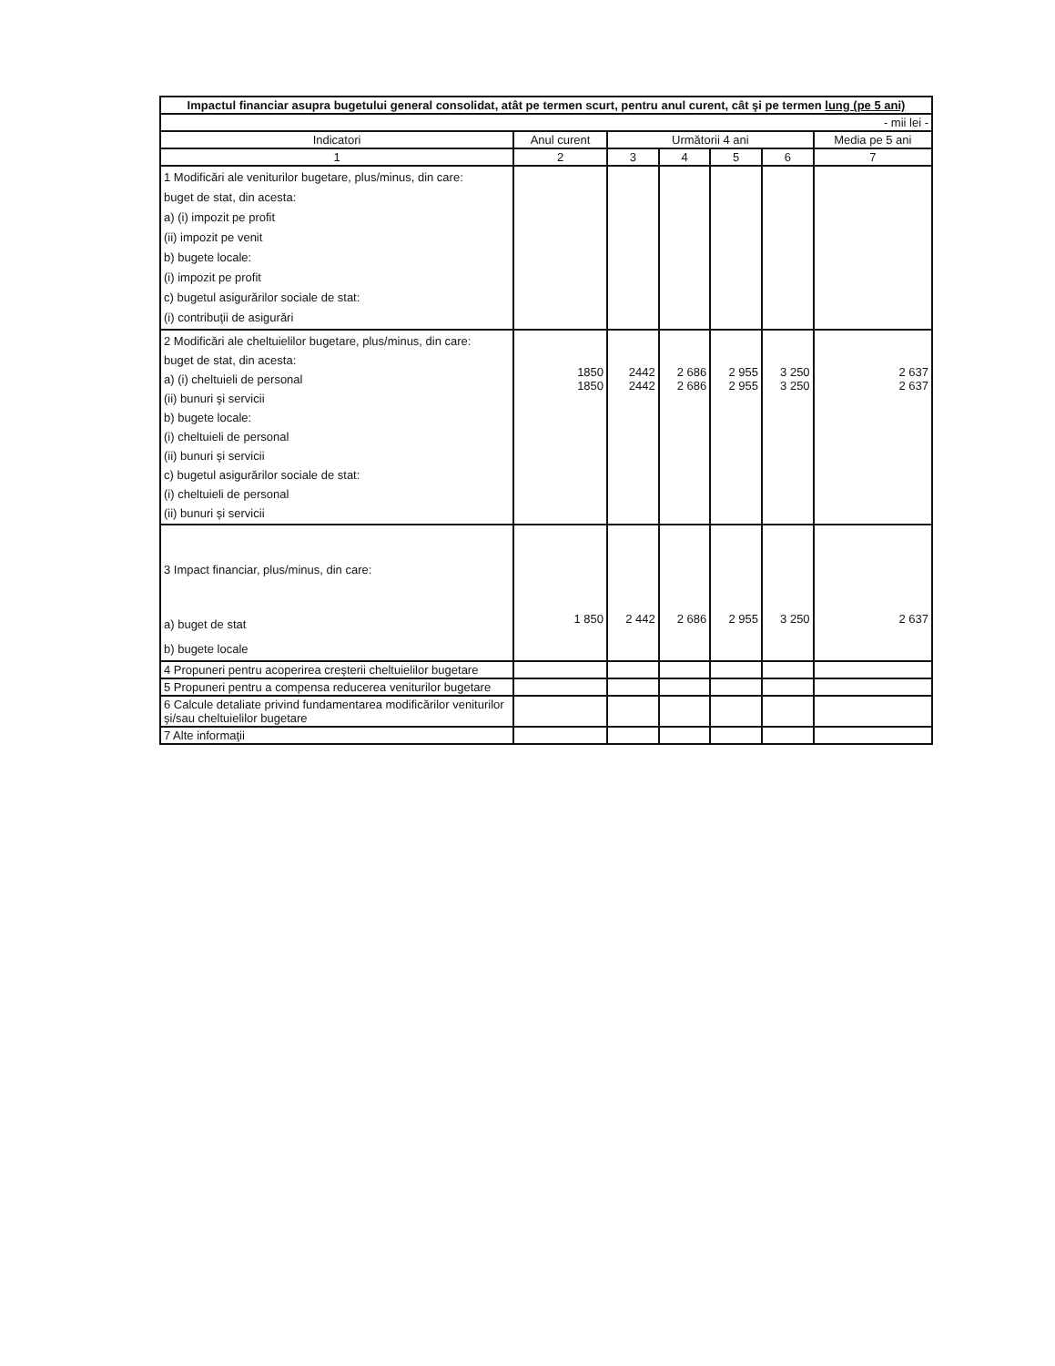| Impactul financiar asupra bugetului general consolidat, atât pe termen scurt, pentru anul curent, cât şi pe termen lung (pe 5 ani) | | | | | | |
| --- | --- | --- | --- | --- | --- | --- |
| - mii lei - | | | | | | |
| Indicatori | Anul curent | Următorii 4 ani | | | | Media pe 5 ani |
| 1 | 2 | 3 | 4 | 5 | 6 | 7 |
| 1 Modificări ale veniturilor bugetare, plus/minus, din care: buget de stat, din acesta: a) (i) impozit pe profit (ii) impozit pe venit b) bugete locale: (i) impozit pe profit c) bugetul asigurărilor sociale de stat: (i) contribuţii de asigurări | | | | | | |
| 2 Modificări ale cheltuielilor bugetare, plus/minus, din care: buget de stat, din acesta: a) (i) cheltuieli de personal (ii) bunuri şi servicii b) bugete locale: (i) cheltuieli de personal (ii) bunuri şi servicii c) bugetul asigurărilor sociale de stat: (i) cheltuieli de personal (ii) bunuri şi servicii | 1850 1850 | 2442 2442 | 2 686 2 686 | 2 955 2 955 | 3 250 3 250 | 2 637 2 637 |
| 3 Impact financiar, plus/minus, din care: a) buget de stat b) bugete locale | 1 850 | 2 442 | 2 686 | 2 955 | 3 250 | 2 637 |
| 4 Propuneri pentru acoperirea creşterii cheltuielilor bugetare | | | | | | |
| 5 Propuneri pentru a compensa reducerea veniturilor bugetare | | | | | | |
| 6 Calcule detaliate privind fundamentarea modificărilor veniturilor şi/sau cheltuielilor bugetare | | | | | | |
| 7 Alte informaţii | | | | | | |